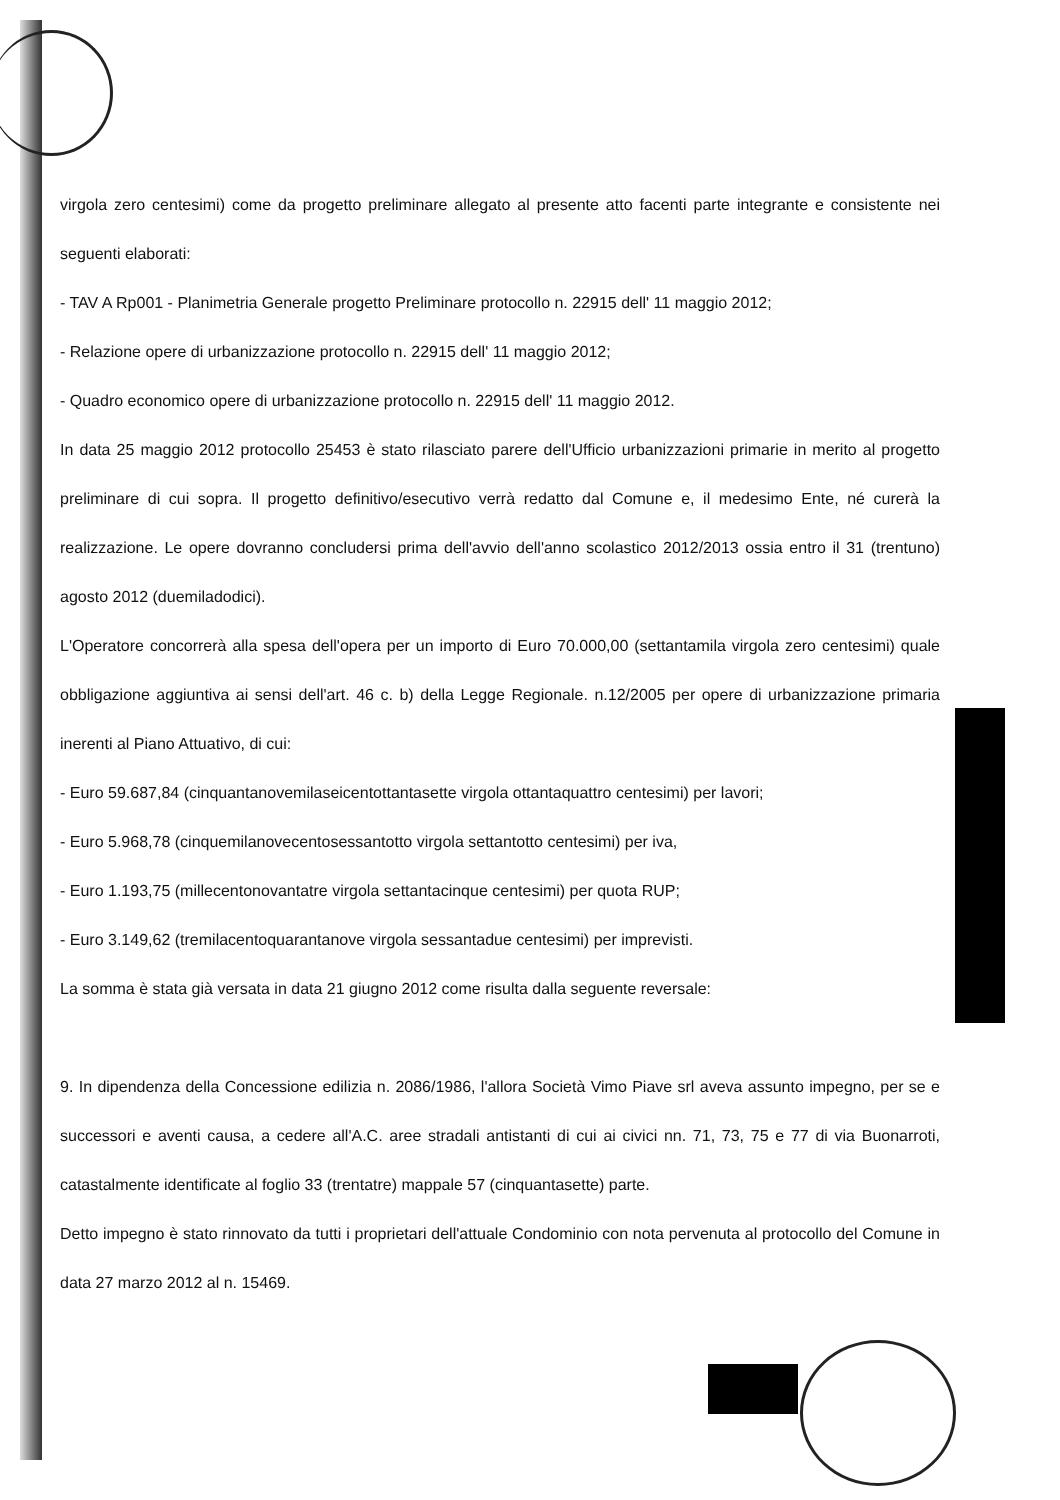virgola zero centesimi) come da progetto preliminare allegato al presente atto facenti parte integrante e consistente nei seguenti elaborati:
- TAV A Rp001 - Planimetria Generale progetto Preliminare protocollo n. 22915 dell' 11 maggio 2012;
- Relazione opere di urbanizzazione protocollo n. 22915 dell' 11 maggio 2012;
- Quadro economico opere di urbanizzazione protocollo n. 22915 dell' 11 maggio 2012.
In data 25 maggio 2012 protocollo 25453 è stato rilasciato parere dell'Ufficio urbanizzazioni primarie in merito al progetto preliminare di cui sopra. Il progetto definitivo/esecutivo verrà redatto dal Comune e, il medesimo Ente, né curerà la realizzazione. Le opere dovranno concludersi prima dell'avvio dell'anno scolastico 2012/2013 ossia entro il 31 (trentuno) agosto 2012 (duemiladodici).
L'Operatore concorrerà alla spesa dell'opera per un importo di Euro 70.000,00 (settantamila virgola zero centesimi) quale obbligazione aggiuntiva ai sensi dell'art. 46 c. b) della Legge Regionale. n.12/2005 per opere di urbanizzazione primaria inerenti al Piano Attuativo, di cui:
- Euro 59.687,84 (cinquantanovemilaseicentottantasette virgola ottantaquattro centesimi) per lavori;
- Euro 5.968,78 (cinquemilanovecentosessantotto virgola settantotto centesimi) per iva,
- Euro 1.193,75 (millecentonovantatre virgola settantacinque centesimi) per quota RUP;
- Euro 3.149,62 (tremilacentoquarantanove virgola sessantadue centesimi) per imprevisti.
La somma è stata già versata in data 21 giugno 2012 come risulta dalla seguente reversale:
9. In dipendenza della Concessione edilizia n. 2086/1986, l'allora Società Vimo Piave srl aveva assunto impegno, per se e successori e aventi causa, a cedere all'A.C. aree stradali antistanti di cui ai civici nn. 71, 73, 75 e 77 di via Buonarroti, catastalmente identificate al foglio 33 (trentatre) mappale 57 (cinquantasette) parte.
Detto impegno è stato rinnovato da tutti i proprietari dell'attuale Condominio con nota pervenuta al protocollo del Comune in data 27 marzo 2012 al n. 15469.